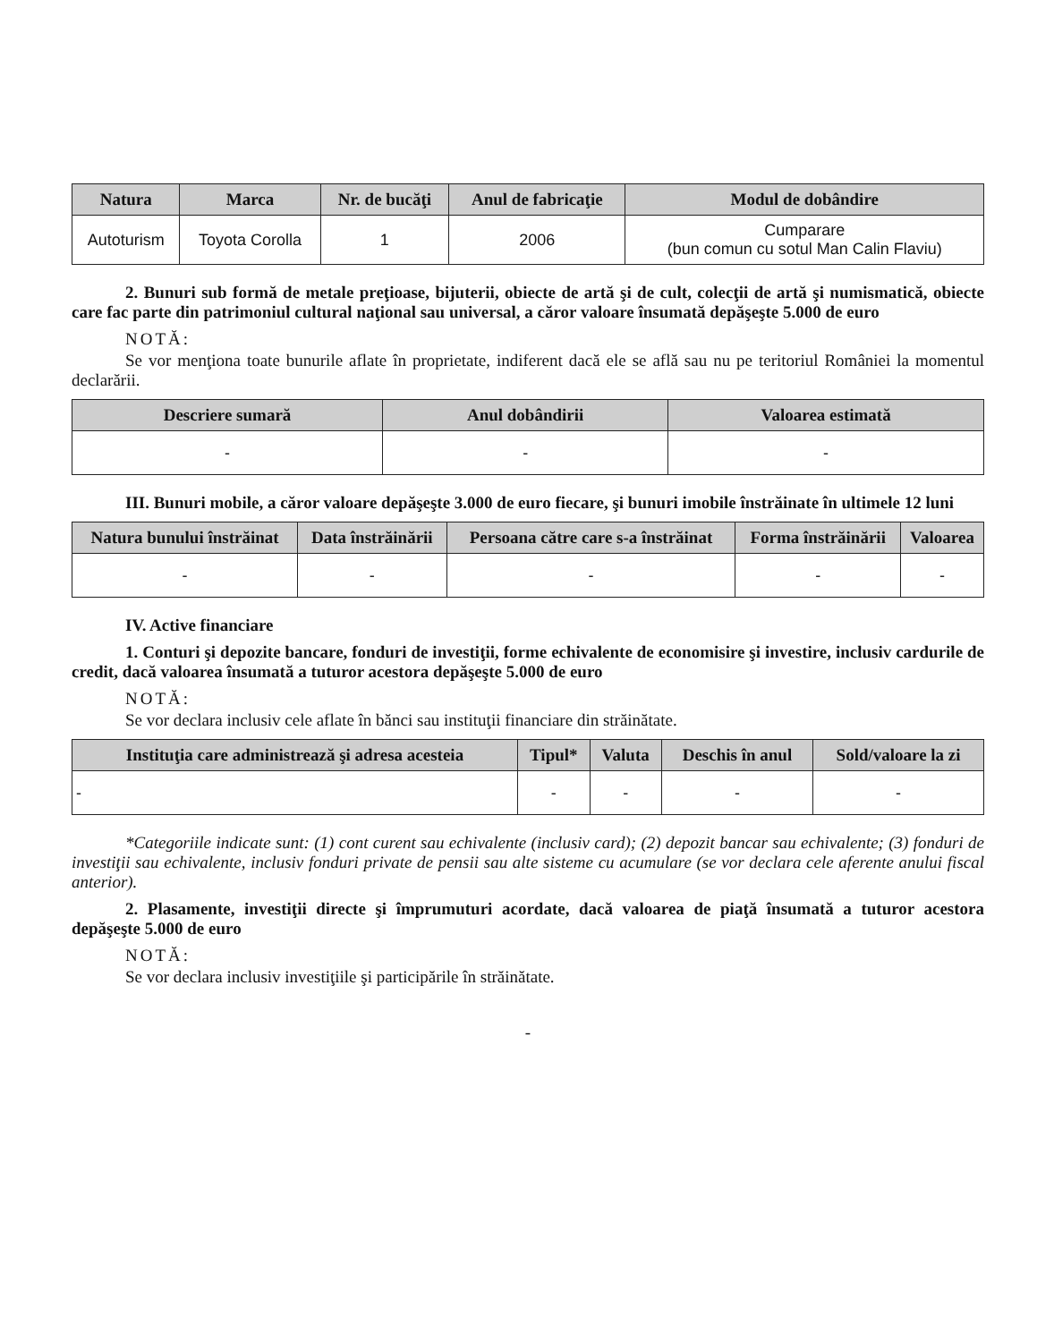| Natura | Marca | Nr. de bucăţi | Anul de fabricaţie | Modul de dobândire |
| --- | --- | --- | --- | --- |
| Autoturism | Toyota Corolla | 1 | 2006 | Cumparare (bun comun cu sotul Man Calin Flaviu) |
2. Bunuri sub formă de metale preţioase, bijuterii, obiecte de artă şi de cult, colecţii de artă şi numismatică, obiecte care fac parte din patrimoniul cultural naţional sau universal, a căror valoare însumată depăşeşte 5.000 de euro
NOTĂ:
Se vor menţiona toate bunurile aflate în proprietate, indiferent dacă ele se află sau nu pe teritoriul României la momentul declarării.
| Descriere sumară | Anul dobândirii | Valoarea estimată |
| --- | --- | --- |
| - | - | - |
III. Bunuri mobile, a căror valoare depăşeşte 3.000 de euro fiecare, şi bunuri imobile înstrăinate în ultimele 12 luni
| Natura bunului înstrăinat | Data înstrăinării | Persoana către care s-a înstrăinat | Forma înstrăinării | Valoarea |
| --- | --- | --- | --- | --- |
| - | - | - | - | - |
IV. Active financiare
1. Conturi şi depozite bancare, fonduri de investiţii, forme echivalente de economisire şi investire, inclusiv cardurile de credit, dacă valoarea însumată a tuturor acestora depăşeşte 5.000 de euro
NOTĂ:
Se vor declara inclusiv cele aflate în bănci sau instituţii financiare din străinătate.
| Instituţia care administrează şi adresa acesteia | Tipul* | Valuta | Deschis în anul | Sold/valoare la zi |
| --- | --- | --- | --- | --- |
| - | - | - | - | - |
*Categoriile indicate sunt: (1) cont curent sau echivalente (inclusiv card); (2) depozit bancar sau echivalente; (3) fonduri de investiţii sau echivalente, inclusiv fonduri private de pensii sau alte sisteme cu acumulare (se vor declara cele aferente anului fiscal anterior).
2. Plasamente, investiţii directe şi împrumuturi acordate, dacă valoarea de piaţă însumată a tuturor acestora depăşeşte 5.000 de euro
NOTĂ:
Se vor declara inclusiv investiţiile şi participările în străinătate.
-